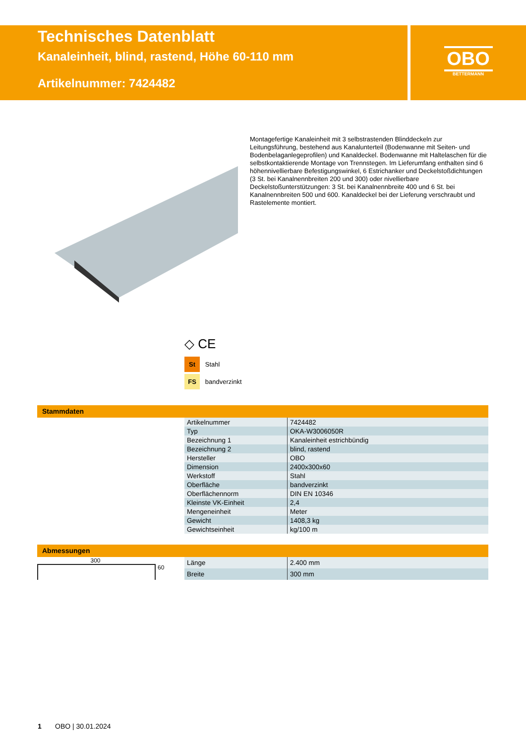Technisches Datenblatt
Kanaleinheit, blind, rastend, Höhe 60-110 mm
Artikelnummer: 7424482
OBO
BETTERMANN
Montagefertige Kanaleinheit mit 3 selbstrastenden Blinddeckeln zur Leitungsführung, bestehend aus Kanalunterteil (Bodenwanne mit Seiten- und Bodenbelaganlegeprofilen) und Kanaldeckel. Bodenwanne mit Haltelaschen für die selbstkontaktierende Montage von Trennstegen. Im Lieferumfang enthalten sind 6 höhennivellierbare Befestigungswinkel, 6 Estrichanker und Deckelstoßdichtungen (3 St. bei Kanalnennbreiten 200 und 300) oder nivellierbare Deckelstoßunterstützungen: 3 St. bei Kanalnennbreite 400 und 6 St. bei Kanalnennbreiten 500 und 600. Kanaldeckel bei der Lieferung verschraubt und Rastelemente montiert.
◇ CE
St Stahl
FS bandverzinkt
Stammdaten
| Artikelnummer | 7424482 |
| Typ | OKA-W3006050R |
| Bezeichnung 1 | Kanaleinheit estrichbündig |
| Bezeichnung 2 | blind, rastend |
| Hersteller | OBO |
| Dimension | 2400x300x60 |
| Werkstoff | Stahl |
| Oberfläche | bandverzinkt |
| Oberflächennorm | DIN EN 10346 |
| Kleinste VK-Einheit | 2,4 |
| Mengeneinheit | Meter |
| Gewicht | 1408,3 kg |
| Gewichtseinheit | kg/100 m |
Abmessungen
300
60
| Länge | 2.400 mm |
| Breite | 300 mm |
1 OBO | 30.01.2024